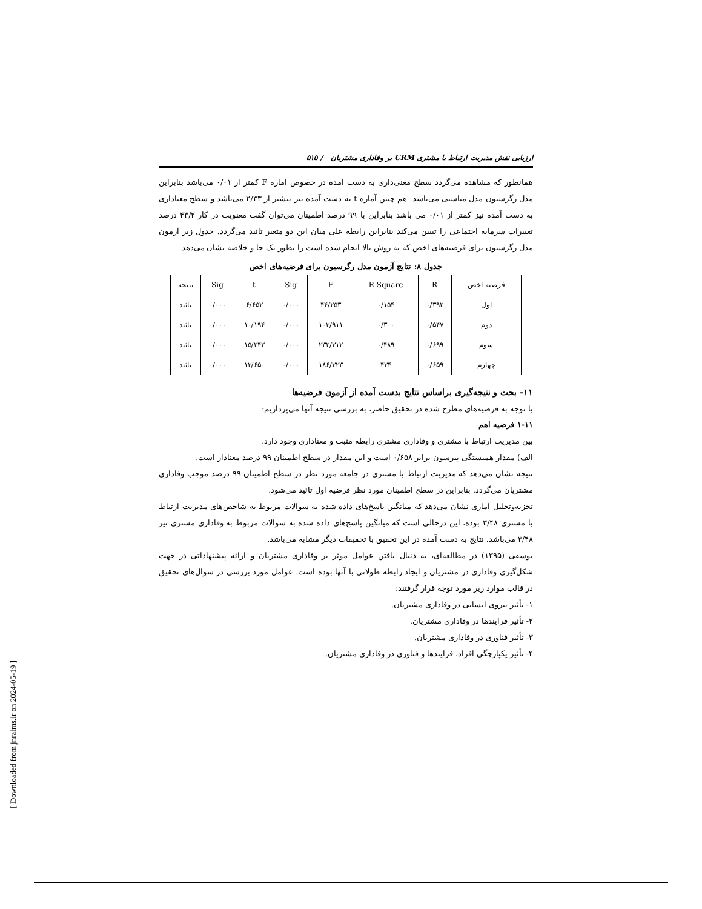ارزیابی نقش مدیریت ارتباط با مشتری CRM بر وفاداری مشتریان / ۵۱۵
همانطور که مشاهده می‌گردد سطح معنی‌داری به دست آمده در خصوص آماره F کمتر از ۰/۰۱ می‌باشد بنابراین مدل رگرسیون مدل مناسبی می‌باشد. هم چنین آماره t به دست آمده نیز بیشتر از ۲/۳۳ می‌باشد و سطح معناداری به دست آمده نیز کمتر از ۰/۰۱ می باشد بنابراین با ۹۹ درصد اطمینان می‌توان گفت معنویت در کار ۴۳/۲ درصد تغییرات سرمایه اجتماعی را تبیین می‌کند بنابراین رابطه علی میان این دو متغیر تائید می‌گردد. جدول زیر آزمون مدل رگرسیون برای فرضیه‌های اخص که به روش بالا انجام شده است را بطور یک جا و خلاصه نشان می‌دهد.
جدول ۸: نتایج آزمون مدل رگرسیون برای فرضیه‌های اخص
| فرضیه اخص | R | R Square | F | Sig | t | Sig | نتیجه |
| --- | --- | --- | --- | --- | --- | --- | --- |
| اول | ۰/۳۹۲ | ۰/۱۵۴ | ۴۴/۲۵۳ | ۰/۰۰۰ | ۶/۶۵۲ | ۰/۰۰۰ | تائید |
| دوم | ۰/۵۴۷ | ۰/۳۰۰ | ۱۰۳/۹۱۱ | ۰/۰۰۰ | ۱۰/۱۹۴ | ۰/۰۰۰ | تائید |
| سوم | ۰/۶۹۹ | ۰/۴۸۹ | ۲۳۲/۳۱۲ | ۰/۰۰۰ | ۱۵/۲۴۲ | ۰/۰۰۰ | تائید |
| چهارم | ۰/۶۵۹ | ۴۳۴ | ۱۸۶/۳۲۳ | ۰/۰۰۰ | ۱۳/۶۵۰ | ۰/۰۰۰ | تائید |
۱۱- بحث و نتیجه‌گیری براساس نتایج بدست آمده از آزمون فرضیه‌ها
با توجه به فرضیه‌های مطرح شده در تحقیق حاضر، به بررسی نتیجه آنها می‌پردازیم:
۱-۱۱ فرضیه اهم
بین مدیریت ارتباط با مشتری و وفاداری مشتری رابطه مثبت و معناداری وجود دارد.
الف) مقدار همبستگی پیرسون برابر ۰/۶۵۸ است و این مقدار در سطح اطمینان ۹۹ درصد معنادار است.
نتیجه نشان می‌دهد که مدیریت ارتباط با مشتری در جامعه مورد نظر در سطح اطمینان ۹۹ درصد موجب وفاداری مشتریان می‌گردد. بنابراین در سطح اطمینان مورد نظر فرضیه اول تائید می‌شود.
تجزیه‌وتحلیل آماری نشان می‌دهد که میانگین پاسخ‌های داده شده به سوالات مربوط به شاخص‌های مدیریت ارتباط با مشتری ۳/۴۸ بوده، این درحالی است که میانگین پاسخ‌های داده شده به سوالات مربوط به وفاداری مشتری نیز ۳/۴۸ می‌باشد. نتایج به دست آمده در این تحقیق با تحقیقات دیگر مشابه می‌باشد.
یوسفی (۱۳۹۵) در مطالعه‌ای، به دنبال یافتن عوامل موثر بر وفاداری مشتریان و ارائه پیشنهاداتی در جهت شکل‌گیری وفاداری در مشتریان و ایجاد رابطه طولانی با آنها بوده است. عوامل مورد بررسی در سوال‌های تحقیق در قالب موارد زیر مورد توجه قرار گرفتند:
۱- تأثیر نیروی انسانی در وفاداری مشتریان.
۲- تأثیر فرایندها در وفاداری مشتریان.
۳- تأثیر فناوری در وفاداری مشتریان.
۴- تأثیر یکپارچگی افراد، فرایندها و فناوری در وفاداری مشتریان.
[ Downloaded from jnraims.ir on 2024-05-19 ]